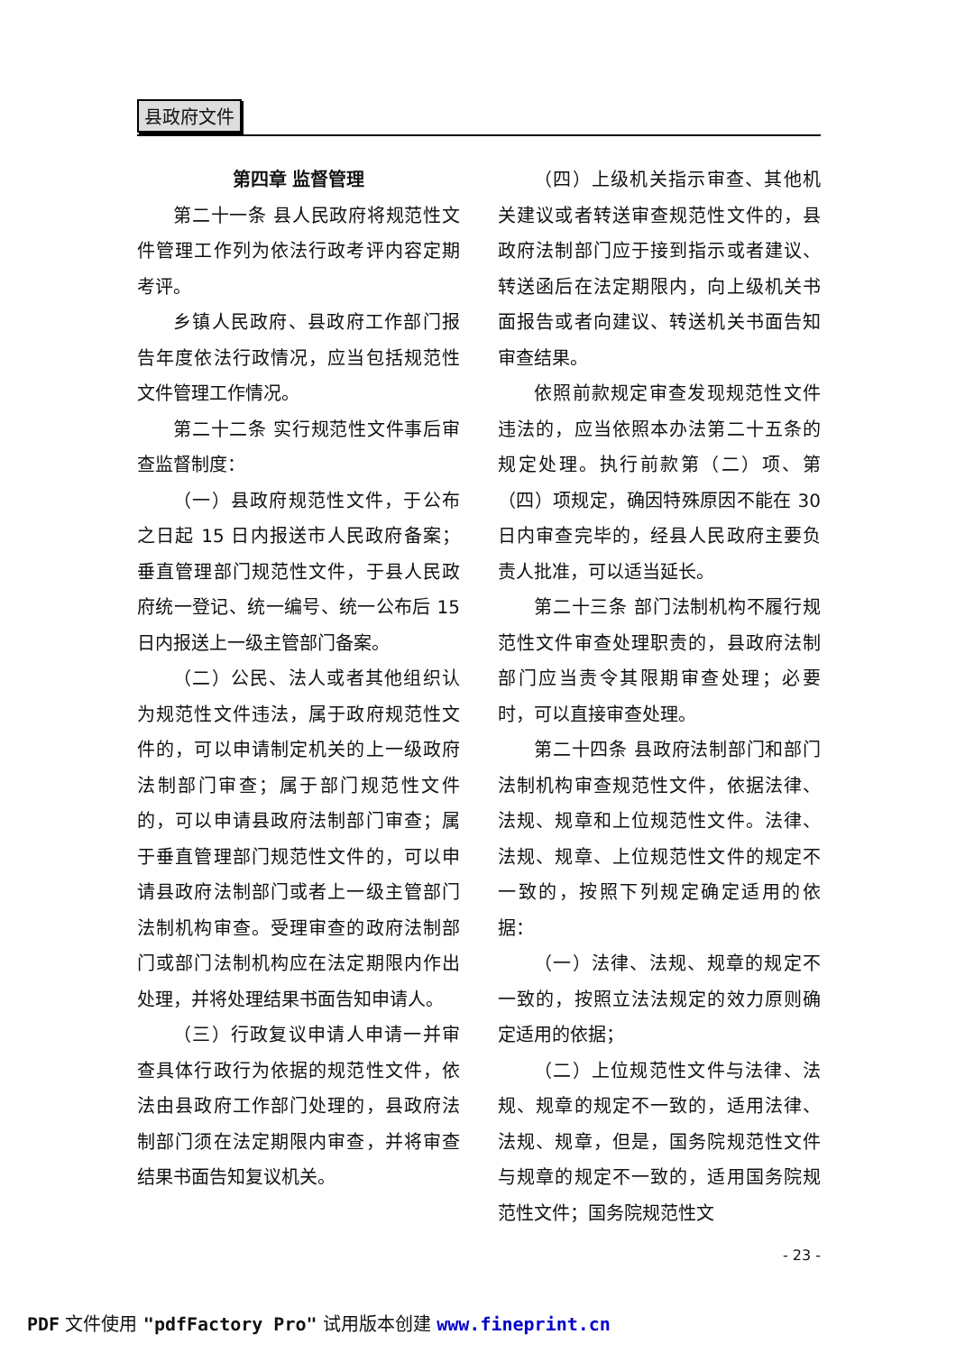县政府文件
第四章 监督管理
第二十一条 县人民政府将规范性文件管理工作列为依法行政考评内容定期考评。
乡镇人民政府、县政府工作部门报告年度依法行政情况，应当包括规范性文件管理工作情况。
第二十二条 实行规范性文件事后审查监督制度：
（一）县政府规范性文件，于公布之日起 15 日内报送市人民政府备案；垂直管理部门规范性文件，于县人民政府统一登记、统一编号、统一公布后 15 日内报送上一级主管部门备案。
（二）公民、法人或者其他组织认为规范性文件违法，属于政府规范性文件的，可以申请制定机关的上一级政府法制部门审查；属于部门规范性文件的，可以申请县政府法制部门审查；属于垂直管理部门规范性文件的，可以申请县政府法制部门或者上一级主管部门法制机构审查。受理审查的政府法制部门或部门法制机构应在法定期限内作出处理，并将处理结果书面告知申请人。
（三）行政复议申请人申请一并审查具体行政行为依据的规范性文件，依法由县政府工作部门处理的，县政府法制部门须在法定期限内审查，并将审查结果书面告知复议机关。
（四）上级机关指示审查、其他机关建议或者转送审查规范性文件的，县政府法制部门应于接到指示或者建议、转送函后在法定期限内，向上级机关书面报告或者向建议、转送机关书面告知审查结果。
依照前款规定审查发现规范性文件违法的，应当依照本办法第二十五条的规定处理。执行前款第（二）项、第（四）项规定，确因特殊原因不能在 30 日内审查完毕的，经县人民政府主要负责人批准，可以适当延长。
第二十三条 部门法制机构不履行规范性文件审查处理职责的，县政府法制部门应当责令其限期审查处理；必要时，可以直接审查处理。
第二十四条 县政府法制部门和部门法制机构审查规范性文件，依据法律、法规、规章和上位规范性文件。法律、法规、规章、上位规范性文件的规定不一致的，按照下列规定确定适用的依据：
（一）法律、法规、规章的规定不一致的，按照立法法规定的效力原则确定适用的依据；
（二）上位规范性文件与法律、法规、规章的规定不一致的，适用法律、法规、规章，但是，国务院规范性文件与规章的规定不一致的，适用国务院规范性文件；国务院规范性文
- 23 -
PDF 文件使用 "pdfFactory Pro" 试用版本创建 www.fineprint.cn